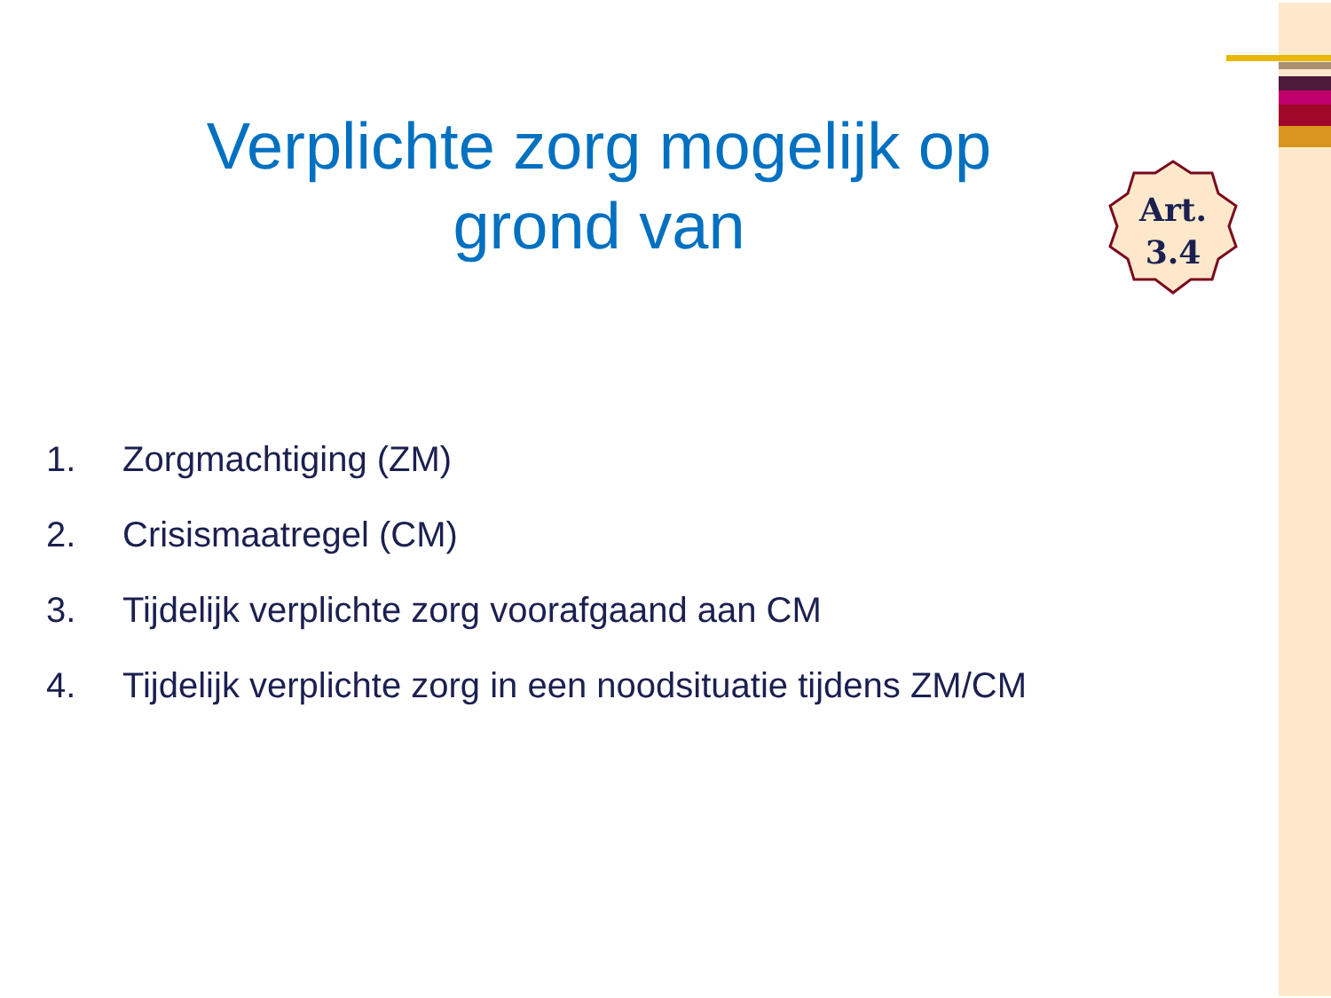Verplichte zorg mogelijk op grond van
Art.
3.4
1. Zorgmachtiging (ZM)
2. Crisismaatregel (CM)
3. Tijdelijk verplichte zorg voorafgaand aan CM
4. Tijdelijk verplichte zorg in een noodsituatie tijdens ZM/CM